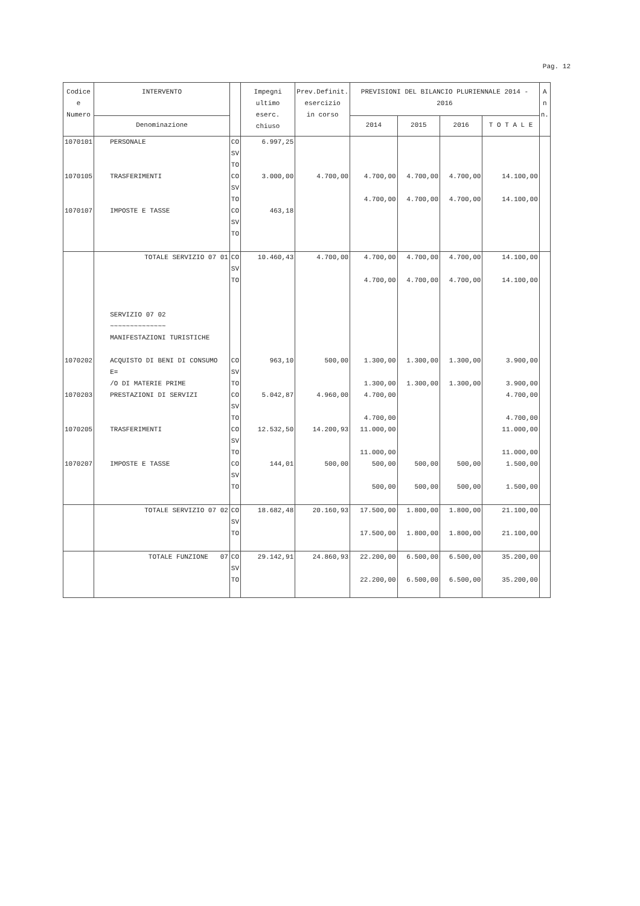Pag. 12
| Codice e Numero | INTERVENTO | | Impegni ultimo eserc. chiuso | Prev.Definit. esercizio in corso | PREVISIONI DEL BILANCIO PLURIENNALE 2014 - 2016 | | | | A n n. |
| --- | --- | --- | --- | --- | --- | --- | --- | --- | --- |
| | Denominazione | | | | 2014 | 2015 | 2016 | T O T A L E | |
| 1070101 | PERSONALE | CO SV TO | 6.997,25 | | | | | | |
| 1070105 | TRASFERIMENTI | CO SV TO | 3.000,00 | 4.700,00 | 4.700,00 4.700,00 | 4.700,00 4.700,00 | 4.700,00 4.700,00 | 14.100,00 14.100,00 | |
| 1070107 | IMPOSTE E TASSE | CO SV TO | 463,18 | | | | | | |
| | TOTALE SERVIZIO 07 01 | CO SV TO | 10.460,43 | 4.700,00 | 4.700,00 4.700,00 | 4.700,00 4.700,00 | 4.700,00 4.700,00 | 14.100,00 14.100,00 | |
| | SERVIZIO 07 02 ~~~~~~~~~~~~~~ MANIFESTAZIONI TURISTICHE | | | | | | | | |
| 1070202 | ACQUISTO DI BENI DI CONSUMO E= /O DI MATERIE PRIME | CO SV TO | 963,10 | 500,00 | 1.300,00 1.300,00 | 1.300,00 1.300,00 | 1.300,00 1.300,00 | 3.900,00 3.900,00 | |
| 1070203 | PRESTAZIONI DI SERVIZI | CO SV TO | 5.042,87 | 4.960,00 | 4.700,00 4.700,00 | | | 4.700,00 4.700,00 | |
| 1070205 | TRASFERIMENTI | CO SV TO | 12.532,50 | 14.200,93 | 11.000,00 11.000,00 | | | 11.000,00 11.000,00 | |
| 1070207 | IMPOSTE E TASSE | CO SV TO | 144,01 | 500,00 | 500,00 500,00 | 500,00 500,00 | 500,00 500,00 | 1.500,00 1.500,00 | |
| | TOTALE SERVIZIO 07 02 | CO SV TO | 18.682,48 | 20.160,93 | 17.500,00 17.500,00 | 1.800,00 1.800,00 | 1.800,00 1.800,00 | 21.100,00 21.100,00 | |
| | TOTALE FUNZIONE 07 | CO SV TO | 29.142,91 | 24.860,93 | 22.200,00 22.200,00 | 6.500,00 6.500,00 | 6.500,00 6.500,00 | 35.200,00 35.200,00 | |